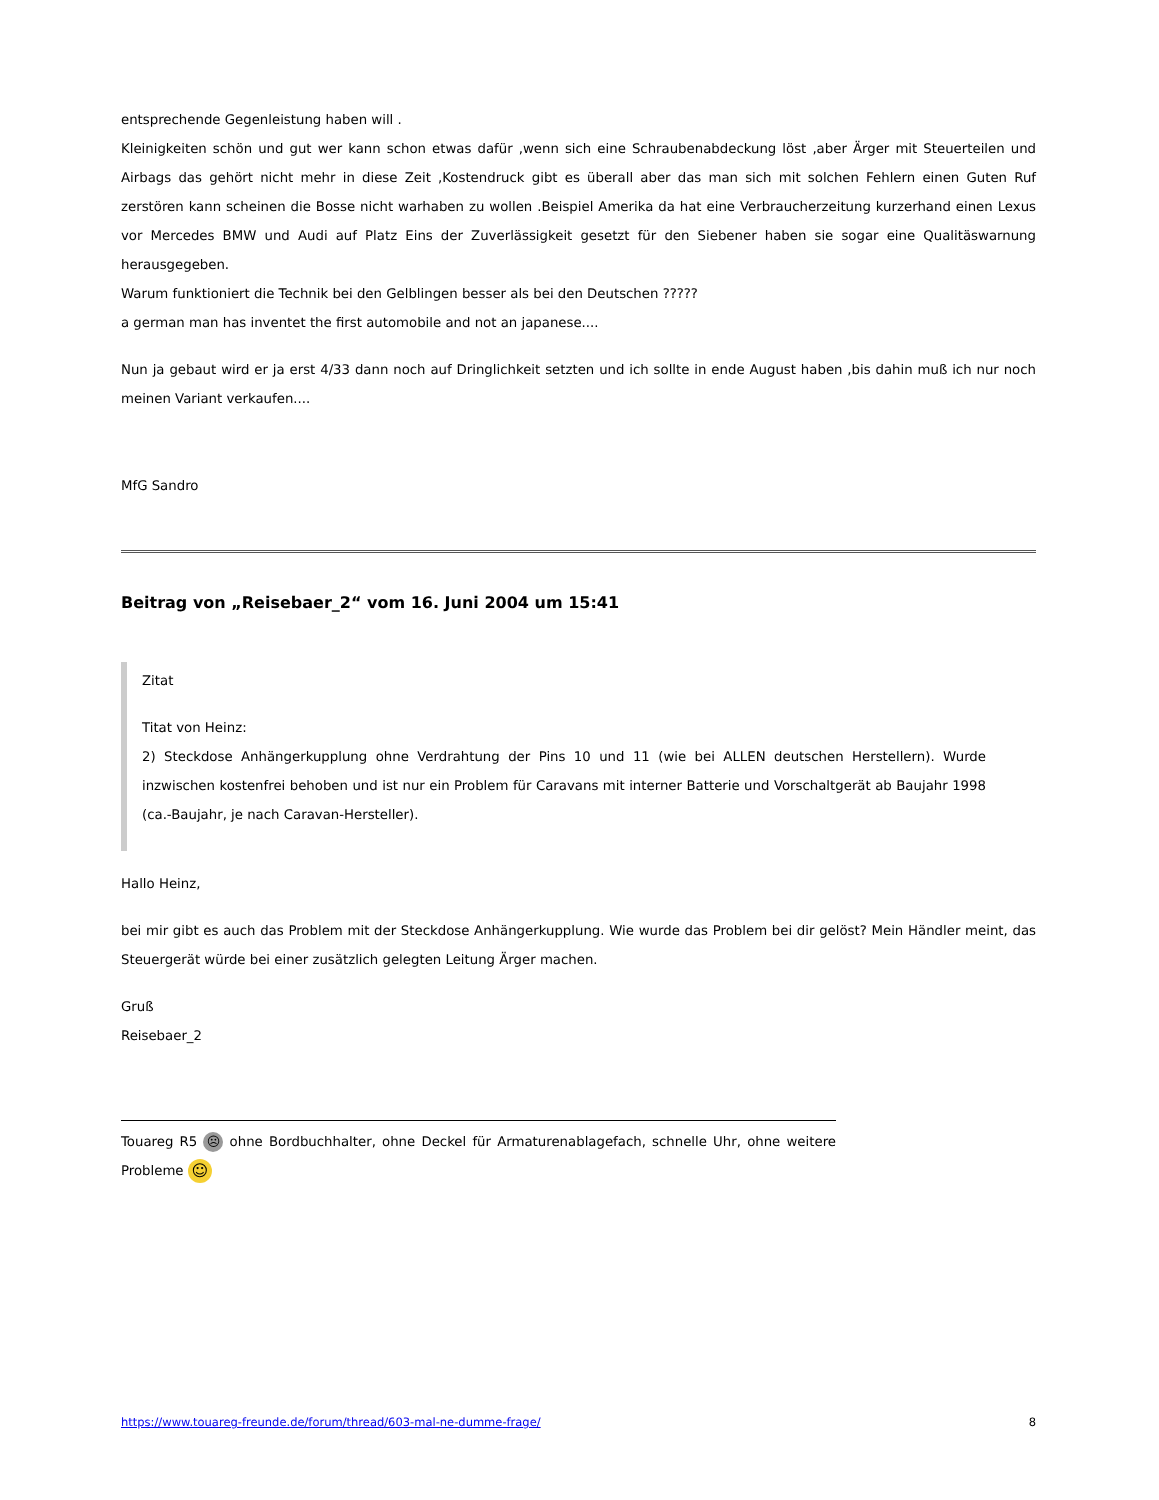entsprechende Gegenleistung haben will .
Kleinigkeiten schön und gut wer kann schon etwas dafür ,wenn sich eine Schraubenabdeckung löst ,aber Ärger mit Steuerteilen und Airbags das gehört nicht mehr in diese Zeit ,Kostendruck gibt es überall aber das man sich mit solchen Fehlern einen Guten Ruf zerstören kann scheinen die Bosse nicht warhaben zu wollen .Beispiel Amerika da hat eine Verbraucherzeitung kurzerhand einen Lexus vor Mercedes BMW und Audi auf Platz Eins der Zuverlässigkeit gesetzt für den Siebener haben sie sogar eine Qualitäswarnung herausgegeben.
Warum funktioniert die Technik bei den Gelblingen besser als bei den Deutschen ?????
a german man has inventet the first automobile and not an japanese....
Nun ja gebaut wird er ja erst 4/33 dann noch auf Dringlichkeit setzten und ich sollte in ende August haben ,bis dahin muß ich nur noch meinen Variant verkaufen....
MfG Sandro
Beitrag von „Reisebaer_2“ vom 16. Juni 2004 um 15:41
Zitat
Titat von Heinz:
2) Steckdose Anhängerkupplung ohne Verdrahtung der Pins 10 und 11 (wie bei ALLEN deutschen Herstellern). Wurde inzwischen kostenfrei behoben und ist nur ein Problem für Caravans mit interner Batterie und Vorschaltgerät ab Baujahr 1998 (ca.-Baujahr, je nach Caravan-Hersteller).
Hallo Heinz,
bei mir gibt es auch das Problem mit der Steckdose Anhängerkupplung. Wie wurde das Problem bei dir gelöst? Mein Händler meint, das Steuergerät würde bei einer zusätzlich gelegten Leitung Ärger machen.
Gruß
Reisebaer_2
Touareg R5 ☹ ohne Bordbuchhalter, ohne Deckel für Armaturenablagefach, schnelle Uhr, ohne weitere Probleme ☺
https://www.touareg-freunde.de/forum/thread/603-mal-ne-dumme-frage/ 8